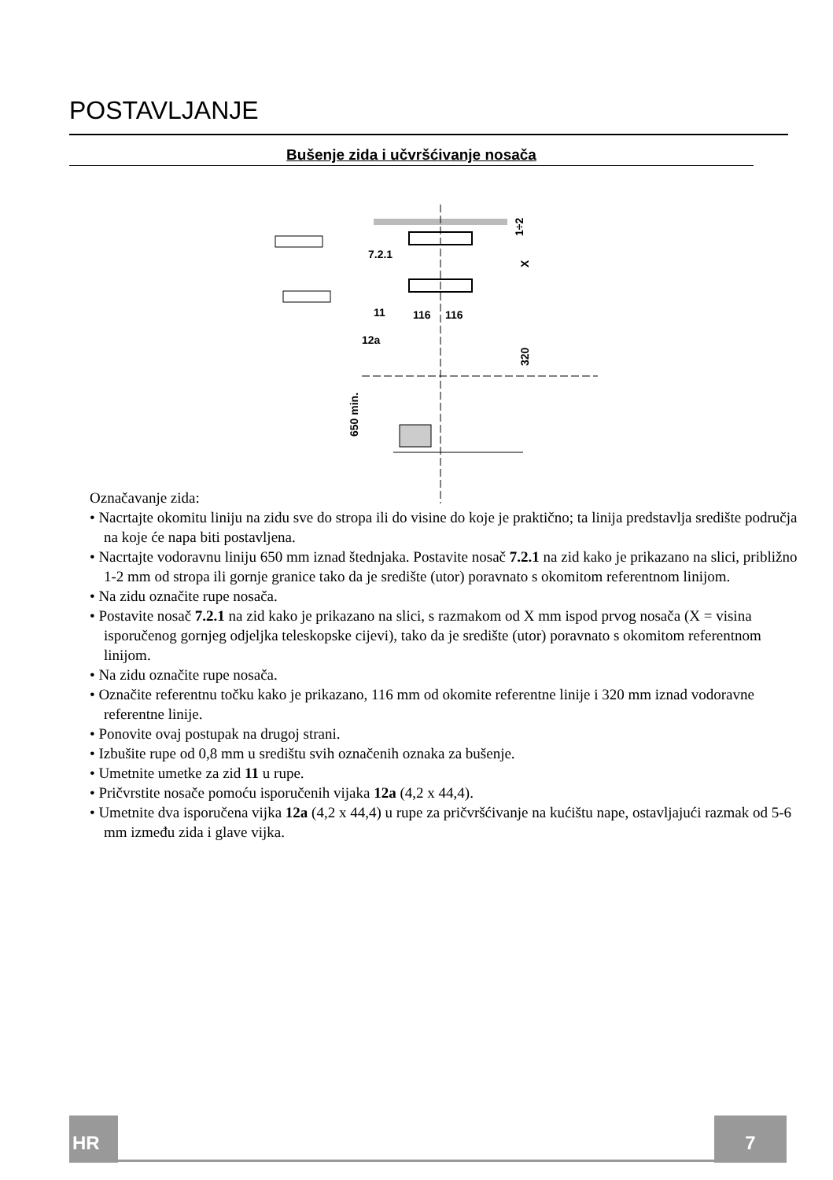POSTAVLJANJE
Bušenje zida i učvršćivanje nosača
7.2.1
116
116
11
12a
1÷2
X
320
650 min.
Označavanje zida:
• Nacrtajte okomitu liniju na zidu sve do stropa ili do visine do koje je praktično; ta linija predstavlja središte područja na koje će napa biti postavljena.
• Nacrtajte vodoravnu liniju 650 mm iznad štednjaka. Postavite nosač 7.2.1 na zid kako je prikazano na slici, približno 1-2 mm od stropa ili gornje granice tako da je središte (utor) poravnato s okomitom referentnom linijom.
• Na zidu označite rupe nosača.
• Postavite nosač 7.2.1 na zid kako je prikazano na slici, s razmakom od X mm ispod prvog nosača (X = visina isporučenog gornjeg odjeljka teleskopske cijevi), tako da je središte (utor) poravnato s okomitom referentnom linijom.
• Na zidu označite rupe nosača.
• Označite referentnu točku kako je prikazano, 116 mm od okomite referentne linije i 320 mm iznad vodoravne referentne linije.
• Ponovite ovaj postupak na drugoj strani.
• Izbušite rupe od 0,8 mm u središtu svih označenih oznaka za bušenje.
• Umetnite umetke za zid 11 u rupe.
• Pričvrstite nosače pomoću isporučenih vijaka 12a (4,2 x 44,4).
• Umetnite dva isporučena vijka 12a (4,2 x 44,4) u rupe za pričvršćivanje na kućištu nape, ostavljajući razmak od 5-6 mm između zida i glave vijka.
HR 7